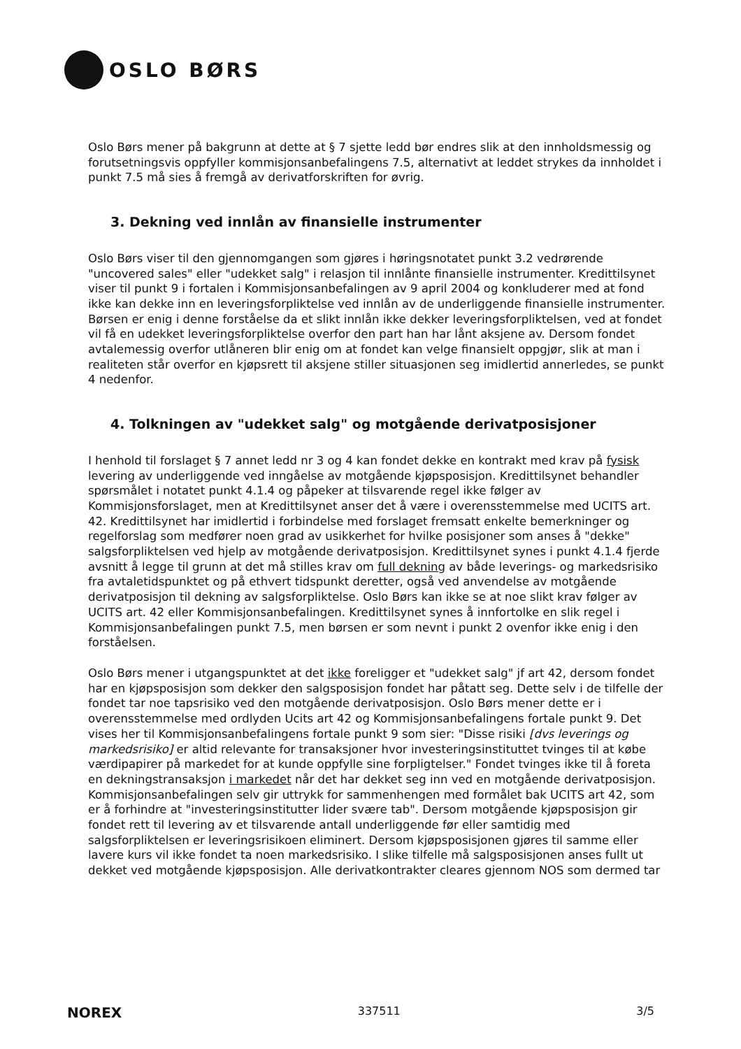OSLO BØRS
Oslo Børs mener på bakgrunn at dette at § 7 sjette ledd bør endres slik at den innholdsmessig og forutsetningsvis oppfyller kommisjonsanbefalingens 7.5, alternativt at leddet strykes da innholdet i punkt 7.5 må sies å fremgå av derivatforskriften for øvrig.
3. Dekning ved innlån av finansielle instrumenter
Oslo Børs viser til den gjennomgangen som gjøres i høringsnotatet punkt 3.2 vedrørende "uncovered sales" eller "udekket salg" i relasjon til innlånte finansielle instrumenter. Kredittilsynet viser til punkt 9 i fortalen i Kommisjonsanbefalingen av 9 april 2004 og konkluderer med at fond ikke kan dekke inn en leveringsforpliktelse ved innlån av de underliggende finansielle instrumenter. Børsen er enig i denne forståelse da et slikt innlån ikke dekker leveringsforpliktelsen, ved at fondet vil få en udekket leveringsforpliktelse overfor den part han har lånt aksjene av. Dersom fondet avtalemessig overfor utlåneren blir enig om at fondet kan velge finansielt oppgjør, slik at man i realiteten står overfor en kjøpsrett til aksjene stiller situasjonen seg imidlertid annerledes, se punkt 4 nedenfor.
4. Tolkningen av "udekket salg" og motgående derivatposisjoner
I henhold til forslaget § 7 annet ledd nr 3 og 4 kan fondet dekke en kontrakt med krav på fysisk levering av underliggende ved inngåelse av motgående kjøpsposisjon. Kredittilsynet behandler spørsmålet i notatet punkt 4.1.4 og påpeker at tilsvarende regel ikke følger av Kommisjonsforslaget, men at Kredittilsynet anser det å være i overensstemmelse med UCITS art. 42. Kredittilsynet har imidlertid i forbindelse med forslaget fremsatt enkelte bemerkninger og regelforslag som medfører noen grad av usikkerhet for hvilke posisjoner som anses å "dekke" salgsforpliktelsen ved hjelp av motgående derivatposisjon. Kredittilsynet synes i punkt 4.1.4 fjerde avsnitt å legge til grunn at det må stilles krav om full dekning av både leverings- og markedsrisiko fra avtaletidspunktet og på ethvert tidspunkt deretter, også ved anvendelse av motgående derivatposisjon til dekning av salgsforpliktelse. Oslo Børs kan ikke se at noe slikt krav følger av UCITS art. 42 eller Kommisjonsanbefalingen. Kredittilsynet synes å innfortolke en slik regel i Kommisjonsanbefalingen punkt 7.5, men børsen er som nevnt i punkt 2 ovenfor ikke enig i den forståelsen.
Oslo Børs mener i utgangspunktet at det ikke foreligger et "udekket salg" jf art 42, dersom fondet har en kjøpsposisjon som dekker den salgsposisjon fondet har påtatt seg. Dette selv i de tilfelle der fondet tar noe tapsrisiko ved den motgående derivatposisjon. Oslo Børs mener dette er i overensstemmelse med ordlyden Ucits art 42 og Kommisjonsanbefalingens fortale punkt 9. Det vises her til Kommisjonsanbefalingens fortale punkt 9 som sier: "Disse risiki [dvs leverings og markedsrisiko] er altid relevante for transaksjoner hvor investeringsinstituttet tvinges til at købe værdipapirer på markedet for at kunde oppfylle sine forpligtelser." Fondet tvinges ikke til å foreta en dekningstransaksjon i markedet når det har dekket seg inn ved en motgående derivatposisjon. Kommisjonsanbefalingen selv gir uttrykk for sammenhengen med formålet bak UCITS art 42, som er å forhindre at "investeringsinstitutter lider svære tab". Dersom motgående kjøpsposisjon gir fondet rett til levering av et tilsvarende antall underliggende før eller samtidig med salgsforpliktelsen er leveringsrisikoen eliminert. Dersom kjøpsposisjonen gjøres til samme eller lavere kurs vil ikke fondet ta noen markedsrisiko. I slike tilfelle må salgsposisjonen anses fullt ut dekket ved motgående kjøpsposisjon. Alle derivatkontrakter cleares gjennom NOS som dermed tar
NOREX 337511 3/5